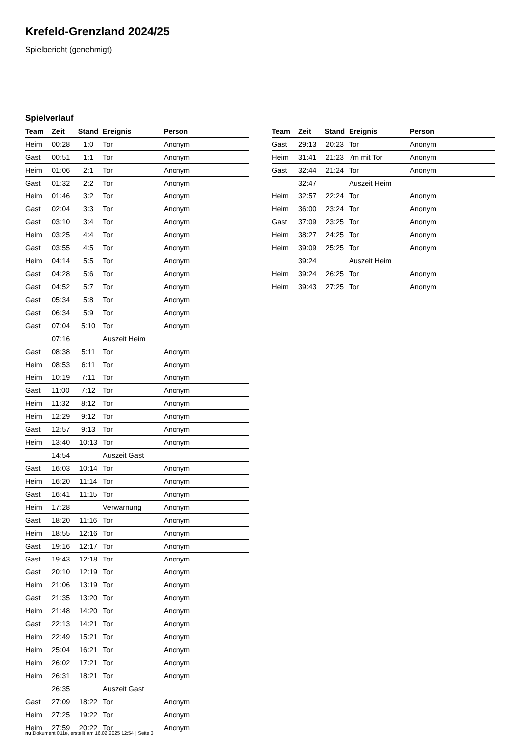Krefeld-Grenzland 2024/25
Spielbericht (genehmigt)
Spielverlauf
| Team | Zeit | Stand | Ereignis | Person |
| --- | --- | --- | --- | --- |
| Heim | 00:28 | 1:0 | Tor | Anonym |
| Gast | 00:51 | 1:1 | Tor | Anonym |
| Heim | 01:06 | 2:1 | Tor | Anonym |
| Gast | 01:32 | 2:2 | Tor | Anonym |
| Heim | 01:46 | 3:2 | Tor | Anonym |
| Gast | 02:04 | 3:3 | Tor | Anonym |
| Gast | 03:10 | 3:4 | Tor | Anonym |
| Heim | 03:25 | 4:4 | Tor | Anonym |
| Gast | 03:55 | 4:5 | Tor | Anonym |
| Heim | 04:14 | 5:5 | Tor | Anonym |
| Gast | 04:28 | 5:6 | Tor | Anonym |
| Gast | 04:52 | 5:7 | Tor | Anonym |
| Gast | 05:34 | 5:8 | Tor | Anonym |
| Gast | 06:34 | 5:9 | Tor | Anonym |
| Gast | 07:04 | 5:10 | Tor | Anonym |
| | 07:16 | | Auszeit Heim | |
| Gast | 08:38 | 5:11 | Tor | Anonym |
| Heim | 08:53 | 6:11 | Tor | Anonym |
| Heim | 10:19 | 7:11 | Tor | Anonym |
| Gast | 11:00 | 7:12 | Tor | Anonym |
| Heim | 11:32 | 8:12 | Tor | Anonym |
| Heim | 12:29 | 9:12 | Tor | Anonym |
| Gast | 12:57 | 9:13 | Tor | Anonym |
| Heim | 13:40 | 10:13 | Tor | Anonym |
| | 14:54 | | Auszeit Gast | |
| Gast | 16:03 | 10:14 | Tor | Anonym |
| Heim | 16:20 | 11:14 | Tor | Anonym |
| Gast | 16:41 | 11:15 | Tor | Anonym |
| Heim | 17:28 | | Verwarnung | Anonym |
| Gast | 18:20 | 11:16 | Tor | Anonym |
| Heim | 18:55 | 12:16 | Tor | Anonym |
| Gast | 19:16 | 12:17 | Tor | Anonym |
| Gast | 19:43 | 12:18 | Tor | Anonym |
| Gast | 20:10 | 12:19 | Tor | Anonym |
| Heim | 21:06 | 13:19 | Tor | Anonym |
| Gast | 21:35 | 13:20 | Tor | Anonym |
| Heim | 21:48 | 14:20 | Tor | Anonym |
| Gast | 22:13 | 14:21 | Tor | Anonym |
| Heim | 22:49 | 15:21 | Tor | Anonym |
| Heim | 25:04 | 16:21 | Tor | Anonym |
| Heim | 26:02 | 17:21 | Tor | Anonym |
| Heim | 26:31 | 18:21 | Tor | Anonym |
| | 26:35 | | Auszeit Gast | |
| Gast | 27:09 | 18:22 | Tor | Anonym |
| Heim | 27:25 | 19:22 | Tor | Anonym |
| Heim | 27:59 | 20:22 | Tor | Anonym |
| Team | Zeit | Stand | Ereignis | Person |
| --- | --- | --- | --- | --- |
| Gast | 29:13 | 20:23 | Tor | Anonym |
| Heim | 31:41 | 21:23 | 7m mit Tor | Anonym |
| Gast | 32:44 | 21:24 | Tor | Anonym |
| | 32:47 | | Auszeit Heim | |
| Heim | 32:57 | 22:24 | Tor | Anonym |
| Heim | 36:00 | 23:24 | Tor | Anonym |
| Gast | 37:09 | 23:25 | Tor | Anonym |
| Heim | 38:27 | 24:25 | Tor | Anonym |
| Heim | 39:09 | 25:25 | Tor | Anonym |
| | 39:24 | | Auszeit Heim | |
| Heim | 39:24 | 26:25 | Tor | Anonym |
| Heim | 39:43 | 27:25 | Tor | Anonym |
nu.Dokument 011e, erstellt am 16.02.2025 12:54 | Seite 3